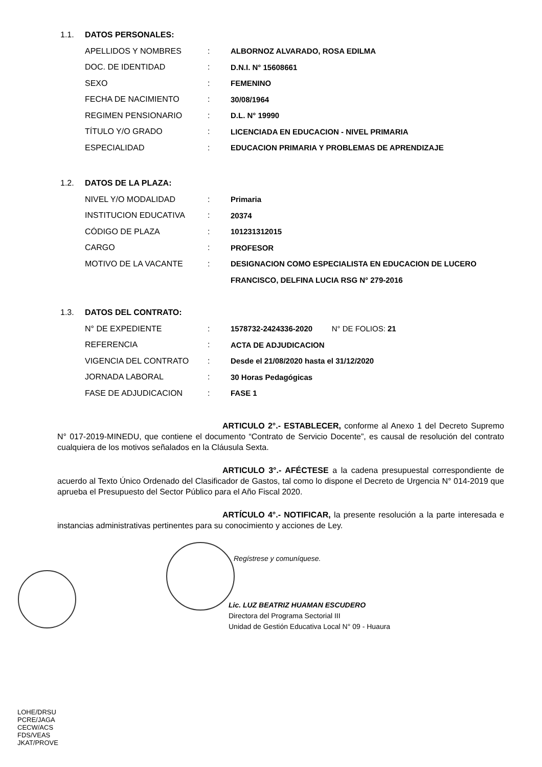1.1. DATOS PERSONALES:
| APELLIDOS Y NOMBRES | : | ALBORNOZ ALVARADO, ROSA EDILMA |
| DOC. DE IDENTIDAD | : | D.N.I. N° 15608661 |
| SEXO | : | FEMENINO |
| FECHA DE NACIMIENTO | : | 30/08/1964 |
| REGIMEN PENSIONARIO | : | D.L. N° 19990 |
| TÍTULO Y/O GRADO | : | LICENCIADA EN EDUCACION - NIVEL PRIMARIA |
| ESPECIALIDAD | : | EDUCACION PRIMARIA Y PROBLEMAS DE APRENDIZAJE |
1.2. DATOS DE LA PLAZA:
| NIVEL Y/O MODALIDAD | : | Primaria |
| INSTITUCION EDUCATIVA | : | 20374 |
| CÓDIGO DE PLAZA | : | 101231312015 |
| CARGO | : | PROFESOR |
| MOTIVO DE LA VACANTE | : | DESIGNACION COMO ESPECIALISTA EN EDUCACION DE LUCERO |
| | | FRANCISCO, DELFINA LUCIA RSG N° 279-2016 |
1.3. DATOS DEL CONTRATO:
| N° DE EXPEDIENTE | : | 1578732-2424336-2020 N° DE FOLIOS: 21 |
| REFERENCIA | : | ACTA DE ADJUDICACION |
| VIGENCIA DEL CONTRATO | : | Desde el 21/08/2020 hasta el 31/12/2020 |
| JORNADA LABORAL | : | 30 Horas Pedagógicas |
| FASE DE ADJUDICACION | : | FASE 1 |
ARTICULO 2°.- ESTABLECER, conforme al Anexo 1 del Decreto Supremo N° 017-2019-MINEDU, que contiene el documento “Contrato de Servicio Docente”, es causal de resolución del contrato cualquiera de los motivos señalados en la Cláusula Sexta.
ARTICULO 3°.- AFÉCTESE a la cadena presupuestal correspondiente de acuerdo al Texto Único Ordenado del Clasificador de Gastos, tal como lo dispone el Decreto de Urgencia N° 014-2019 que aprueba el Presupuesto del Sector Público para el Año Fiscal 2020.
ARTÍCULO 4°.- NOTIFICAR, la presente resolución a la parte interesada e instancias administrativas pertinentes para su conocimiento y acciones de Ley.
Regístrese y comuníquese.
Lic. LUZ BEATRIZ HUAMAN ESCUDERO
Directora del Programa Sectorial III
Unidad de Gestión Educativa Local N° 09 - Huaura
LOHE/DRSU
PCRE/JAGA
CECW/ACS
FDS/VEAS
JKAT/PROVE